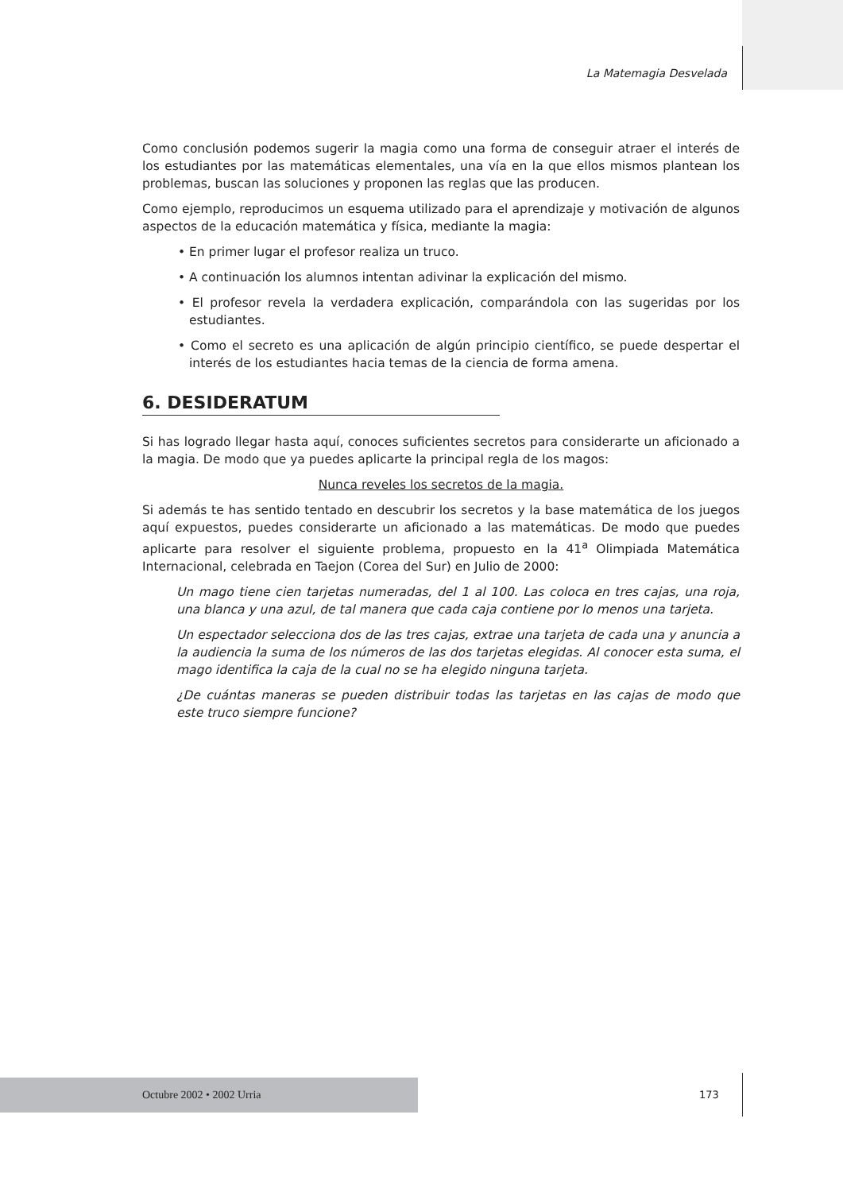La Matemagia Desvelada
Como conclusión podemos sugerir la magia como una forma de conseguir atraer el interés de los estudiantes por las matemáticas elementales, una vía en la que ellos mismos plantean los problemas, buscan las soluciones y proponen las reglas que las producen.
Como ejemplo, reproducimos un esquema utilizado para el aprendizaje y motivación de algunos aspectos de la educación matemática y física, mediante la magia:
• En primer lugar el profesor realiza un truco.
• A continuación los alumnos intentan adivinar la explicación del mismo.
• El profesor revela la verdadera explicación, comparándola con las sugeridas por los estudiantes.
• Como el secreto es una aplicación de algún principio científico, se puede despertar el interés de los estudiantes hacia temas de la ciencia de forma amena.
6. DESIDERATUM
Si has logrado llegar hasta aquí, conoces suficientes secretos para considerarte un aficionado a la magia. De modo que ya puedes aplicarte la principal regla de los magos:
Nunca reveles los secretos de la magia.
Si además te has sentido tentado en descubrir los secretos y la base matemática de los juegos aquí expuestos, puedes considerarte un aficionado a las matemáticas. De modo que puedes aplicarte para resolver el siguiente problema, propuesto en la 41<sup>a</sup> Olimpiada Matemática Internacional, celebrada en Taejon (Corea del Sur) en Julio de 2000:
Un mago tiene cien tarjetas numeradas, del 1 al 100. Las coloca en tres cajas, una roja, una blanca y una azul, de tal manera que cada caja contiene por lo menos una tarjeta.
Un espectador selecciona dos de las tres cajas, extrae una tarjeta de cada una y anuncia a la audiencia la suma de los números de las dos tarjetas elegidas. Al conocer esta suma, el mago identifica la caja de la cual no se ha elegido ninguna tarjeta.
¿De cuántas maneras se pueden distribuir todas las tarjetas en las cajas de modo que este truco siempre funcione?
Octubre 2002 • 2002 Urria 173